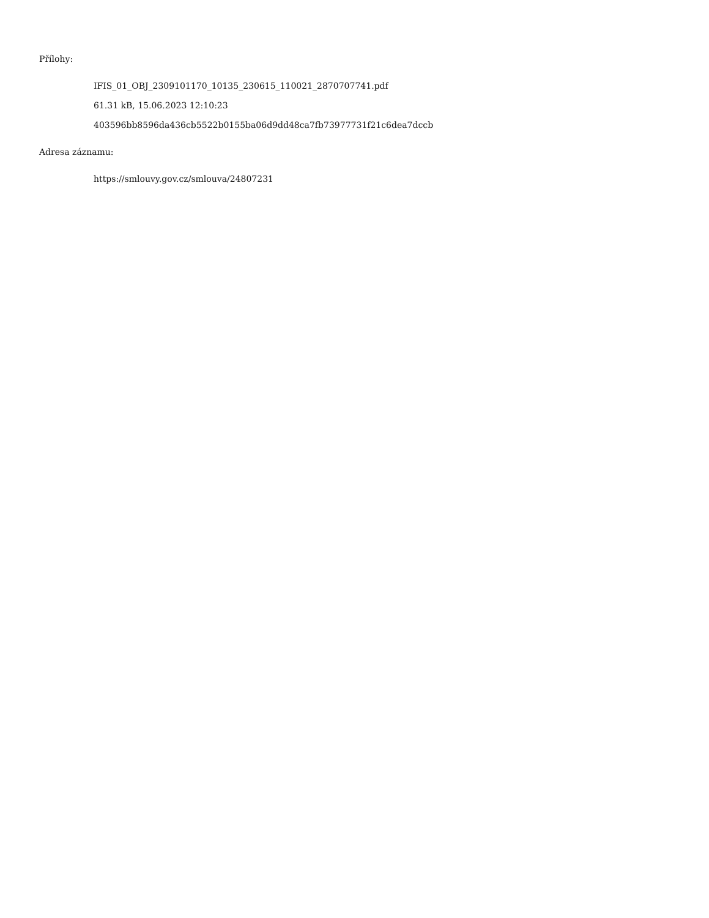Přílohy:
IFIS_01_OBJ_2309101170_10135_230615_110021_2870707741.pdf
61.31 kB, 15.06.2023 12:10:23
403596bb8596da436cb5522b0155ba06d9dd48ca7fb73977731f21c6dea7dccb
Adresa záznamu:
https://smlouvy.gov.cz/smlouva/24807231